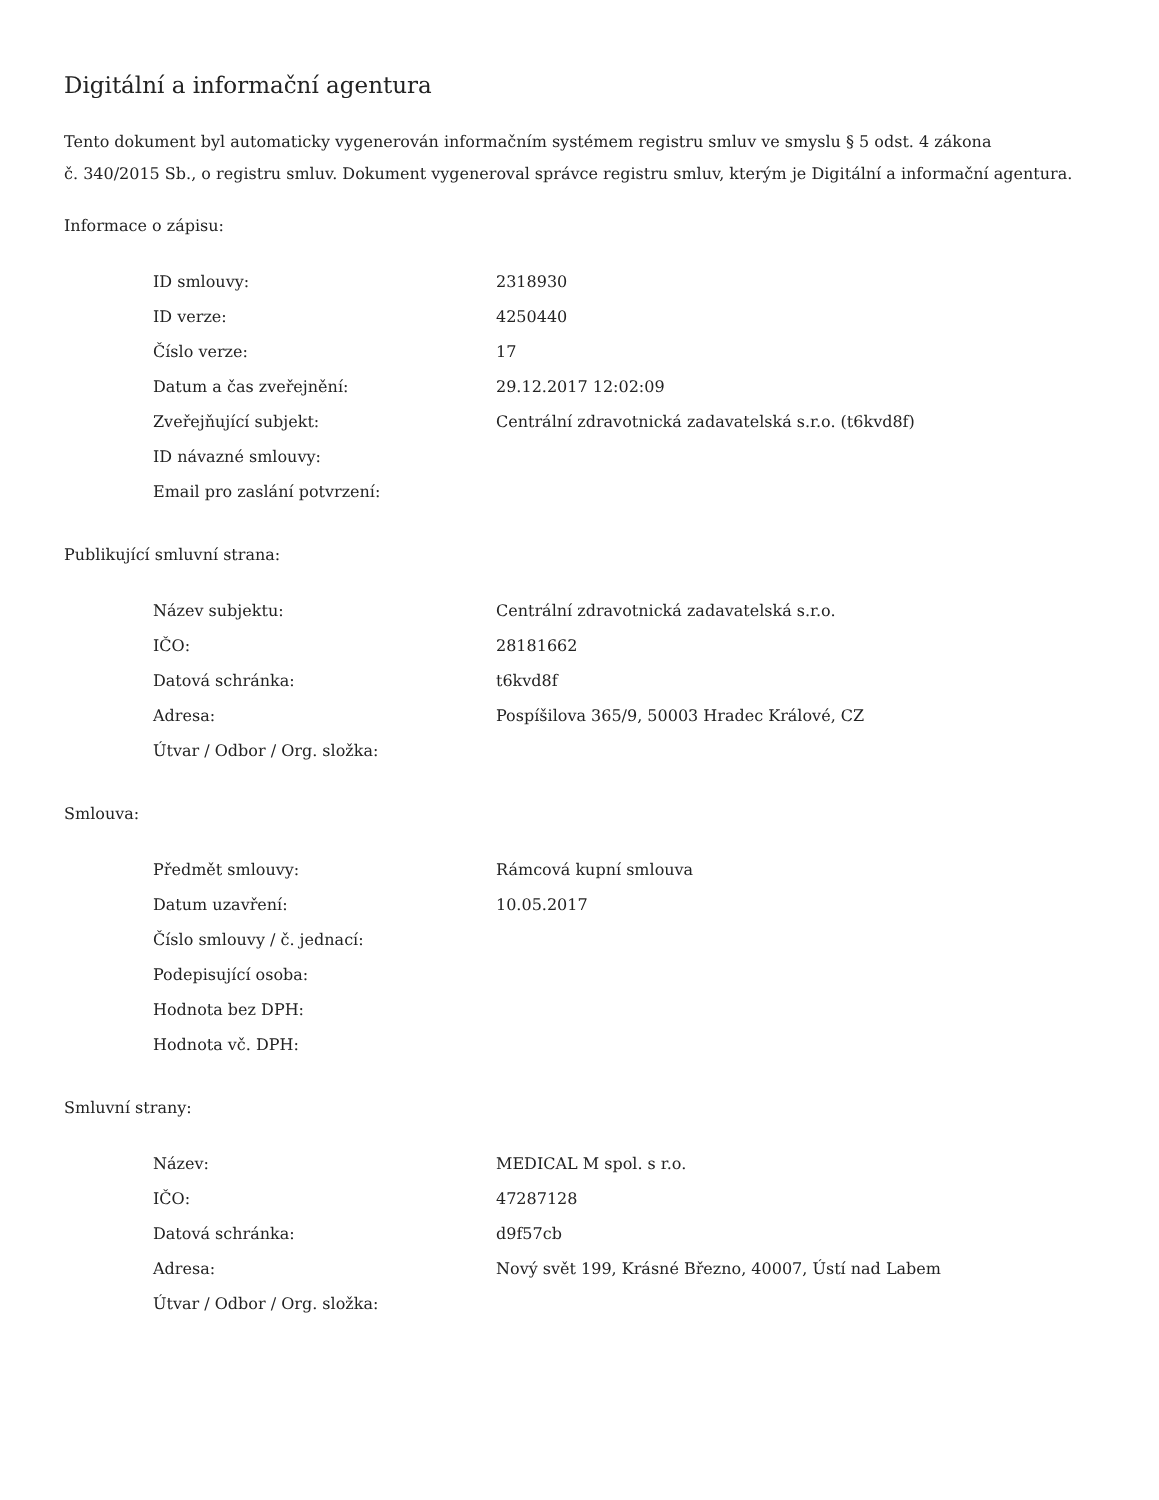Digitální a informační agentura
Tento dokument byl automaticky vygenerován informačním systémem registru smluv ve smyslu § 5 odst. 4 zákona
č. 340/2015 Sb., o registru smluv. Dokument vygeneroval správce registru smluv, kterým je Digitální a informační agentura.
Informace o zápisu:
| ID smlouvy: | 2318930 |
| ID verze: | 4250440 |
| Číslo verze: | 17 |
| Datum a čas zveřejnění: | 29.12.2017 12:02:09 |
| Zveřejňující subjekt: | Centrální zdravotnická zadavatelská s.r.o. (t6kvd8f) |
| ID návazné smlouvy: | |
| Email pro zaslání potvrzení: | |
Publikující smluvní strana:
| Název subjektu: | Centrální zdravotnická zadavatelská s.r.o. |
| IČO: | 28181662 |
| Datová schránka: | t6kvd8f |
| Adresa: | Pospíšilova 365/9, 50003 Hradec Králové, CZ |
| Útvar / Odbor / Org. složka: | |
Smlouva:
| Předmět smlouvy: | Rámcová kupní smlouva |
| Datum uzavření: | 10.05.2017 |
| Číslo smlouvy / č. jednací: | |
| Podepisující osoba: | |
| Hodnota bez DPH: | |
| Hodnota vč. DPH: | |
Smluvní strany:
| Název: | MEDICAL M spol. s r.o. |
| IČO: | 47287128 |
| Datová schránka: | d9f57cb |
| Adresa: | Nový svět 199, Krásné Březno, 40007, Ústí nad Labem |
| Útvar / Odbor / Org. složka: | |